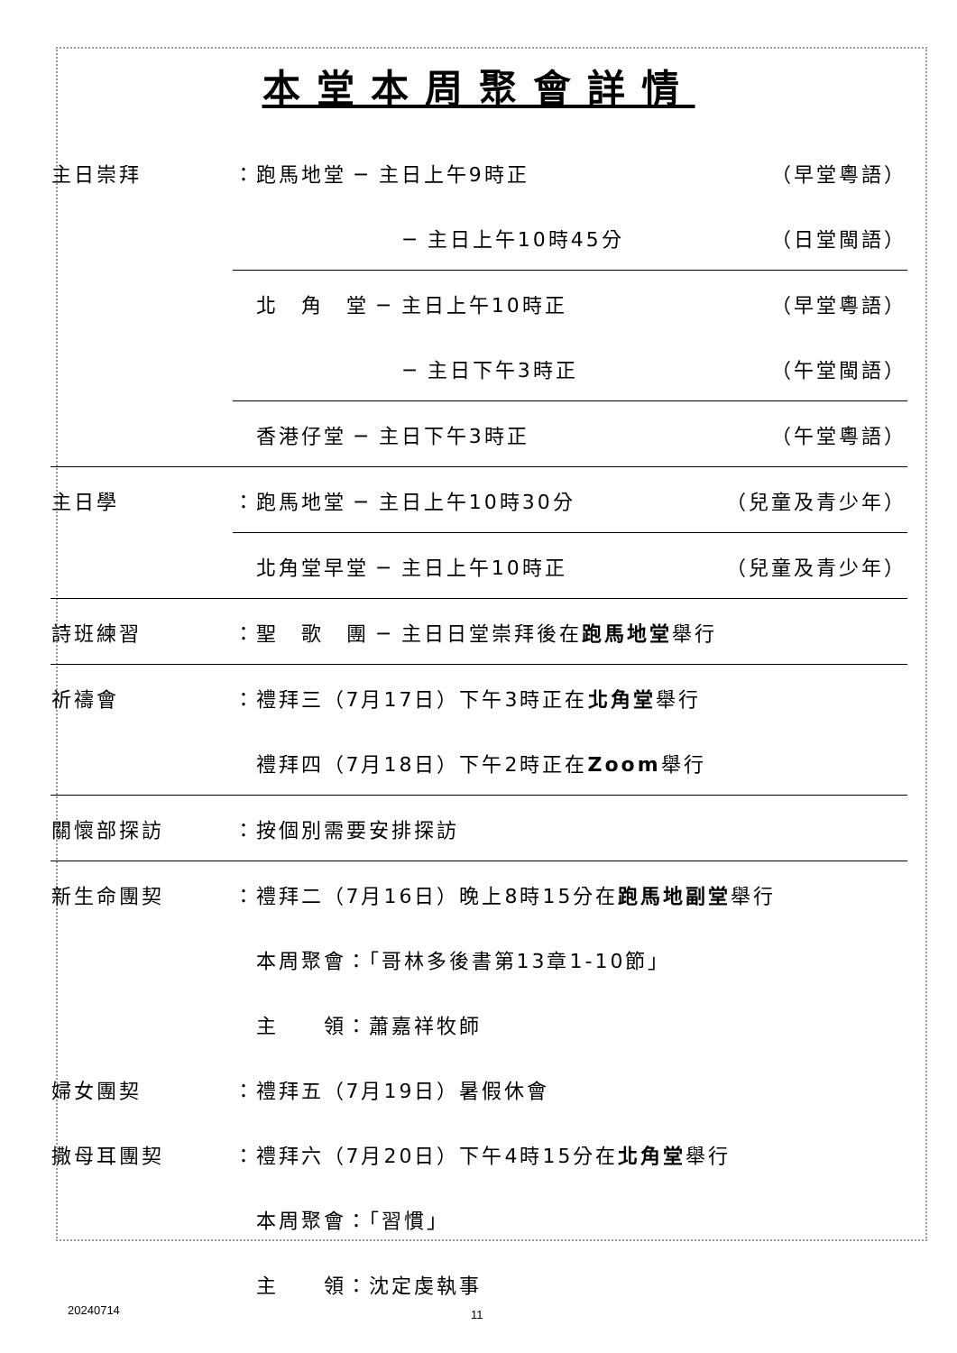本堂本周聚會詳情
| 主日崇拜 | ：跑馬地堂 ─ 主日上午9時正 | （早堂粵語） |
| | ─ 主日上午10時45分 | （日堂閩語） |
| | 北 角 堂 ─ 主日上午10時正 | （早堂粵語） |
| | ─ 主日下午3時正 | （午堂閩語） |
| | 香港仔堂 ─ 主日下午3時正 | （午堂粵語） |
| 主日學 | ：跑馬地堂 ─ 主日上午10時30分 | （兒童及青少年） |
| | 北角堂早堂 ─ 主日上午10時正 | （兒童及青少年） |
| 詩班練習 | ：聖 歌 團 ─ 主日日堂崇拜後在 跑馬地堂 舉行 | |
| 祈禱會 | ：禮拜三（7月17日）下午3時正在 北角堂 舉行 | |
| | 禮拜四（7月18日）下午2時正在 Zoom 舉行 | |
| 關懷部探訪 | ：按個別需要安排探訪 | |
| 新生命團契 | ：禮拜二（7月16日）晚上8時15分在 跑馬地副堂 舉行 | |
| | 本周聚會：「哥林多後書第13章1-10節」 | |
| | 主 領：蕭嘉祥牧師 | |
| 婦女團契 | ：禮拜五（7月19日）暑假休會 | |
| 撒母耳團契 | ：禮拜六（7月20日）下午4時15分在 北角堂 舉行 | |
| | 本周聚會：「習慣」 | |
| | 主 領：沈定虔執事 | |
20240714 11